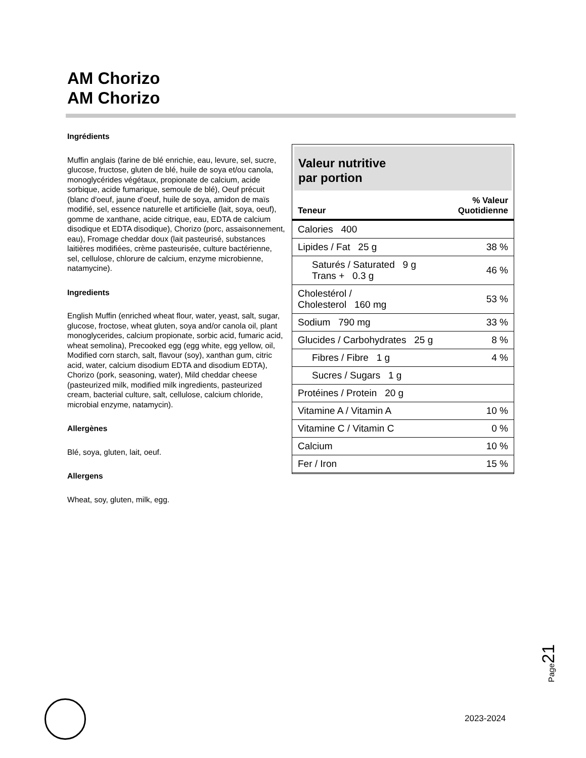AM Chorizo
AM Chorizo
Ingrédients
Muffin anglais (farine de blé enrichie, eau, levure, sel, sucre, glucose, fructose, gluten de blé, huile de soya et/ou canola, monoglycérides végétaux, propionate de calcium, acide sorbique, acide fumarique, semoule de blé), Oeuf précuit (blanc d'oeuf, jaune d'oeuf, huile de soya, amidon de maïs modifié, sel, essence naturelle et artificielle (lait, soya, oeuf), gomme de xanthane, acide citrique, eau, EDTA de calcium disodique et EDTA disodique), Chorizo (porc, assaisonnement, eau), Fromage cheddar doux (lait pasteurisé, substances laitières modifiées, crème pasteurisée, culture bactérienne, sel, cellulose, chlorure de calcium, enzyme microbienne, natamycine).
Ingredients
English Muffin (enriched wheat flour, water, yeast, salt, sugar, glucose, froctose, wheat gluten, soya and/or canola oil, plant monoglycerides, calcium propionate, sorbic acid, fumaric acid, wheat semolina), Precooked egg (egg white, egg yellow, oil, Modified corn starch, salt, flavour (soy), xanthan gum, citric acid, water, calcium disodium EDTA and disodium EDTA), Chorizo (pork, seasoning, water), Mild cheddar cheese (pasteurized milk, modified milk ingredients, pasteurized cream, bacterial culture, salt, cellulose, calcium chloride, microbial enzyme, natamycin).
Allergènes
Blé, soya, gluten, lait, oeuf.
Allergens
Wheat, soy, gluten, milk, egg.
Valeur nutritive
par portion
| Teneur | % Valeur Quotidienne |
| --- | --- |
| Calories 400 | |
| Lipides / Fat 25 g | 38 % |
| Saturés / Saturated 9 g Trans + 0.3 g | 46 % |
| Cholestérol / Cholesterol 160 mg | 53 % |
| Sodium 790 mg | 33 % |
| Glucides / Carbohydrates 25 g | 8 % |
| Fibres / Fibre 1 g | 4 % |
| Sucres / Sugars 1 g | |
| Protéines / Protein 20 g | |
| Vitamine A / Vitamin A | 10 % |
| Vitamine C / Vitamin C | 0 % |
| Calcium | 10 % |
| Fer / Iron | 15 % |
Page21
2023-2024